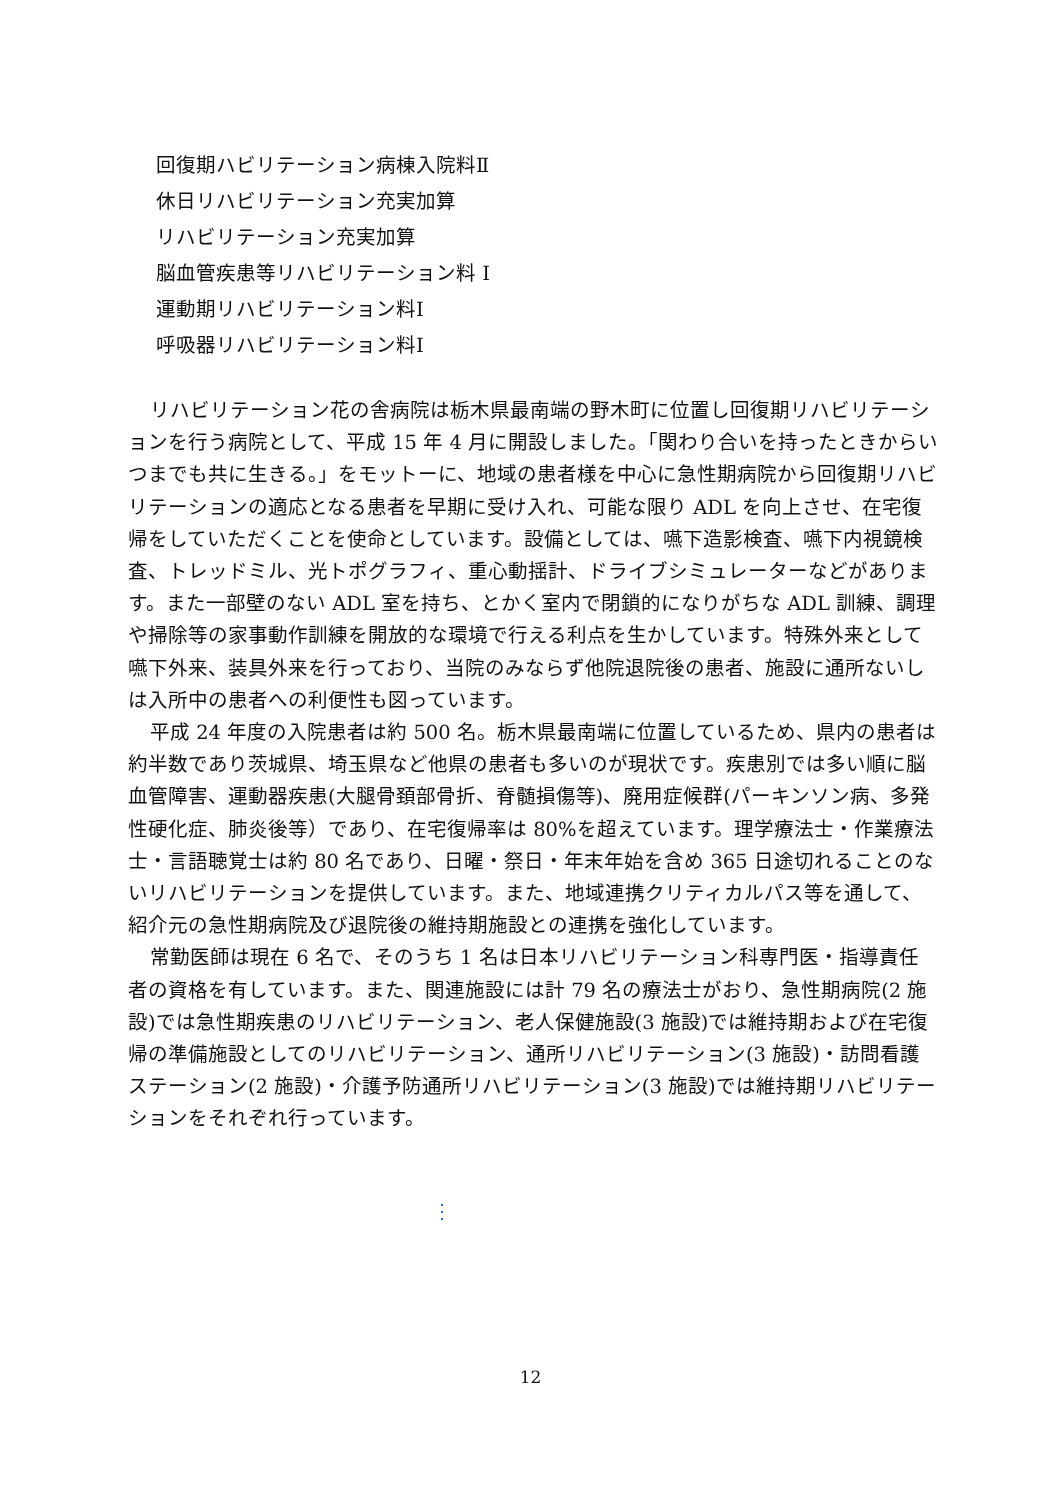回復期ハビリテーション病棟入院料Ⅱ
休日リハビリテーション充実加算
リハビリテーション充実加算
脳血管疾患等リハビリテーション料 Ⅰ
運動期リハビリテーション料Ⅰ
呼吸器リハビリテーション料Ⅰ
リハビリテーション花の舎病院は栃木県最南端の野木町に位置し回復期リハビリテーションを行う病院として、平成 15 年 4 月に開設しました。「関わり合いを持ったときからいつまでも共に生きる。」をモットーに、地域の患者様を中心に急性期病院から回復期リハビリテーションの適応となる患者を早期に受け入れ、可能な限り ADL を向上させ、在宅復帰をしていただくことを使命としています。設備としては、嚥下造影検査、嚥下内視鏡検査、トレッドミル、光トポグラフィ、重心動揺計、ドライブシミュレーターなどがあります。また一部壁のない ADL 室を持ち、とかく室内で閉鎖的になりがちな ADL 訓練、調理や掃除等の家事動作訓練を開放的な環境で行える利点を生かしています。特殊外来として嚥下外来、装具外来を行っており、当院のみならず他院退院後の患者、施設に通所ないしは入所中の患者への利便性も図っています。
平成 24 年度の入院患者は約 500 名。栃木県最南端に位置しているため、県内の患者は約半数であり茨城県、埼玉県など他県の患者も多いのが現状です。疾患別では多い順に脳血管障害、運動器疾患(大腿骨頚部骨折、脊髄損傷等)、廃用症候群(パーキンソン病、多発性硬化症、肺炎後等）であり、在宅復帰率は 80%を超えています。理学療法士・作業療法士・言語聴覚士は約 80 名であり、日曜・祭日・年末年始を含め 365 日途切れることのないリハビリテーションを提供しています。また、地域連携クリティカルパス等を通して、紹介元の急性期病院及び退院後の維持期施設との連携を強化しています。
常勤医師は現在 6 名で、そのうち 1 名は日本リハビリテーション科専門医・指導責任者の資格を有しています。また、関連施設には計 79 名の療法士がおり、急性期病院(2 施設)では急性期疾患のリハビリテーション、老人保健施設(3 施設)では維持期および在宅復帰の準備施設としてのリハビリテーション、通所リハビリテーション(3 施設)・訪問看護ステーション(2 施設)・介護予防通所リハビリテーション(3 施設)では維持期リハビリテーションをそれぞれ行っています。
⋮
12